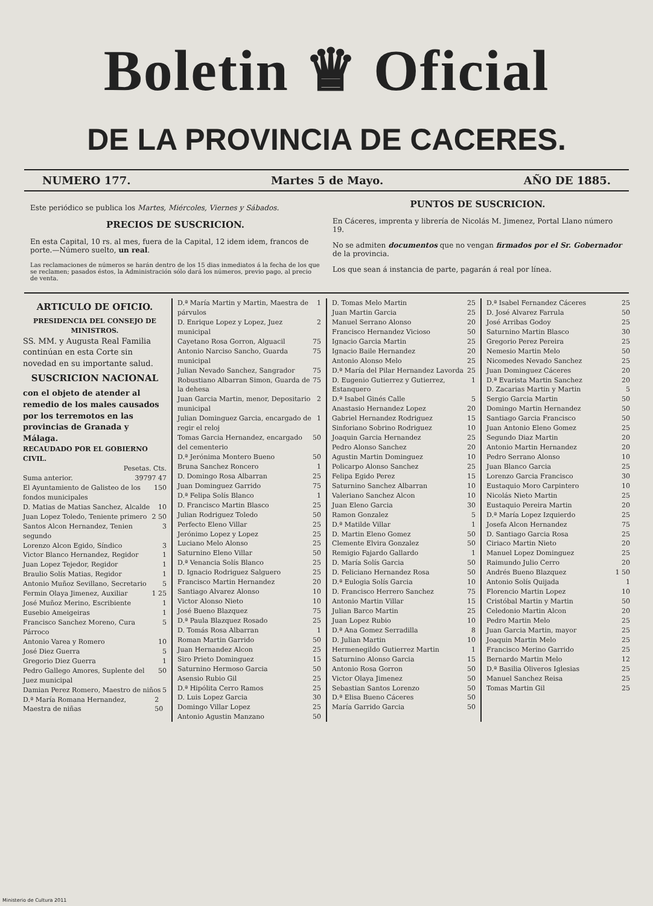Boletin ♛ Oficial
DE LA PROVINCIA DE CACERES.
NUMERO 177. Martes 5 de Mayo. AÑO DE 1885.
Este periódico se publica los Martes, Miércoles, Viernes y Sábados.
PRECIOS DE SUSCRICION.
En esta Capital, 10 rs. al mes, fuera de la Capital, 12 idem idem, francos de porte.—Número suelto, un real.
Las reclamaciones de números se harán dentro de los 15 dias inmediatos á la fecha de los que se reclamen; pasados éstos, la Administración sólo dará los números, previo pago, al precio de venta.
PUNTOS DE SUSCRICION.
En Cáceres, imprenta y librería de Nicolás M. Jimenez, Portal Llano número 19.
No se admiten documentos que no vengan firmados por el Sr. Gobernador de la provincia.
Los que sean á instancia de parte, pagarán á real por línea.
ARTICULO DE OFICIO.
PRESIDENCIA DEL CONSEJO DE MINISTROS.
SS. MM. y Augusta Real Familia continúan en esta Corte sin novedad en su importante salud.
SUSCRICION NACIONAL
con el objeto de atender al remedio de los males causados por los terremotos en las provincias de Granada y Málaga.
RECAUDADO POR EL GOBIERNO CIVIL.
Pesetas. Cts.
Suma anterior. 39797 47
El Ayuntamiento de Galisteo de los fondos municipales 150
D. Matias de Matias Sanchez, Alcalde 10
Juan Lopez Toledo, Teniente primero 2 50
Santos Alcon Hernandez, Tenien segundo 3
Lorenzo Alcon Egido, Síndico 3
Victor Blanco Hernandez, Regidor 1
Juan Lopez Tejedor, Regidor 1
Braulio Solís Matias, Regidor 1
Antonio Muñoz Sevillano, Secretario 5
Fermin Olaya Jimenez, Auxiliar 1 25
José Muñoz Merino, Escribiente 1
Eusebio Ameigeiras 1
Francisco Sanchez Moreno, Cura Párroco 5
Antonio Varea y Romero 10
José Diez Guerra 5
Gregorio Diez Guerra 1
Pedro Gallego Amores, Suplente del Juez municipal 50
Damian Perez Romero, Maestro de niños 5
D.ª María Romana Hernandez, Maestra de niñas 2 50
D.ª María Martin y Martin, Maestra de párvulos 1
D. Enrique Lopez y Lopez, Juez municipal 2
Cayetano Rosa Gorron, Alguacil 75
Antonio Narciso Sancho, Guarda municipal 75
Julian Nevado Sanchez, Sangrador 75
Robustiano Albarran Simon, Guarda de la dehesa 75
Juan Garcia Martin, menor, Depositario municipal 2
Julian Dominguez Garcia, encargado de regir el reloj 1
Tomas Garcia Hernandez, encargado del cementerio 50
D.ª Jerónima Montero Bueno 50
Bruna Sanchez Roncero 1
D. Domingo Rosa Albarran 25
Juan Dominguez Garrido 75
D.ª Felipa Solís Blanco 1
D. Francisco Martin Blasco 25
Julian Rodriguez Toledo 50
Perfecto Eleno Villar 25
Jerónimo Lopez y Lopez 25
Luciano Melo Alonso 25
Saturnino Eleno Villar 50
D.ª Venancia Solís Blanco 25
D. Ignacio Rodriguez Salguero 25
Francisco Martin Hernandez 20
Santiago Alvarez Alonso 10
Victor Alonso Nieto 10
José Bueno Blazquez 75
D.ª Paula Blazquez Rosado 25
D. Tomás Rosa Albarran 1
Roman Martin Garrido 50
Juan Hernandez Alcon 25
Siro Prieto Dominguez 15
Saturnino Hermoso Garcia 50
Asensio Rubio Gil 25
D.ª Hipólita Cerro Ramos 25
D. Luis Lopez Garcia 30
Domingo Villar Lopez 25
Antonio Agustin Manzano 50
D. Tomas Melo Martin 25
Juan Martin Garcia 25
Manuel Serrano Alonso 20
Francisco Hernandez Vicioso 50
Ignacio Garcia Martin 25
Ignacio Baile Hernandez 20
Antonio Alonso Melo 25
D.ª María del Pilar Hernandez Lavorda 25
D. Eugenio Gutierrez y Gutierrez, Estanquero 1
D.ª Isabel Ginés Calle 5
Anastasio Hernandez Lopez 20
Gabriel Hernandez Rodriguez 15
Sinforiano Sobrino Rodriguez 10
Joaquin Garcia Hernandez 25
Pedro Alonso Sanchez 20
Agustin Martin Dominguez 10
Policarpo Alonso Sanchez 25
Felipa Egido Perez 15
Saturnino Sanchez Albarran 10
Valeriano Sanchez Alcon 10
Juan Eleno Garcia 30
Ramon Gonzalez 5
D.ª Matilde Villar 1
D. Martin Eleno Gomez 50
Clemente Elvira Gonzalez 50
Remigio Fajardo Gallardo 1
D. María Solís Garcia 50
D. Feliciano Hernandez Rosa 50
D.ª Eulogia Solís Garcia 10
D. Francisco Herrero Sanchez 75
Antonio Martin Villar 15
Julian Barco Martin 25
Juan Lopez Rubio 10
D.ª Ana Gomez Serradilla 8
D. Julian Martin 10
Hermenegildo Gutierrez Martin 1
Saturnino Alonso Garcia 15
Antonio Rosa Gorron 50
Victor Olaya Jimenez 50
Sebastian Santos Lorenzo 50
D.ª Elisa Bueno Cáceres 50
María Garrido Garcia 50
D.ª Isabel Fernandez Cáceres 25
D. José Alvarez Farrula 50
José Arribas Godoy 25
Saturnino Martin Blasco 30
Gregorio Perez Pereira 25
Nemesio Martin Melo 50
Nicomedes Nevado Sanchez 25
Juan Dominguez Cáceres 20
D.ª Evarista Martin Sanchez 20
D. Zacarias Martin y Martin 5
Sergio Garcia Martin 50
Domingo Martin Hernandez 50
Santiago Garcia Francisco 50
Juan Antonio Eleno Gomez 25
Segundo Diaz Martin 20
Antonio Martin Hernandez 20
Pedro Serrano Alonso 10
Juan Blanco Garcia 25
Lorenzo Garcia Francisco 30
Eustaquio Moro Carpintero 10
Nicolás Nieto Martin 25
Eustaquio Pereira Martin 20
D.ª María Lopez Izquierdo 25
Josefa Alcon Hernandez 75
D. Santiago Garcia Rosa 25
Ciriaco Martin Nieto 20
Manuel Lopez Dominguez 25
Raimundo Julio Cerro 20
Andrés Bueno Blazquez 1 50
Antonio Solís Quijada 1
Florencio Martin Lopez 10
Cristóbal Martin y Martin 50
Celedonio Martin Alcon 20
Pedro Martin Melo 25
Juan Garcia Martin, mayor 25
Joaquin Martin Melo 25
Francisco Merino Garrido 25
Bernardo Martin Melo 12
D.ª Basilia Oliveros Iglesias 25
Manuel Sanchez Reisa 25
Tomas Martin Gil 25
Ministerio de Cultura 2011